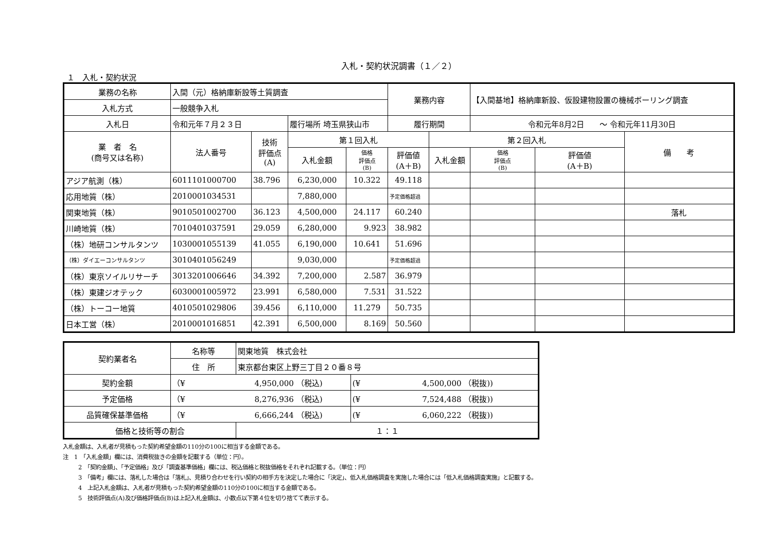入札・契約状況調書（１／２）
１　入札・契約状況
| 業務の名称 | 入間（元）格納庫新設等土質調査 | | | | 業務内容 | | 【入間基地】格納庫新設、仮設建物設置の機械ボーリング調査 | | |
| 入札方式 | 一般競争入札 | | | | | | | | |
| 入札日 | 令和元年７月２３日 | | 履行場所 埼玉県狭山市 | | 履行期間 | | 令和元年8月2日 ～ 令和元年11月30日 | | |
| 業 者 名 (商号又は名称) | 法人番号 | 技術 評価点 (A) | 第１回入札 | | | 第２回入札 | | | 備 考 |
| | | | 入札金額 | 価格 評価点 (B) | 評価値 (A＋B) | 入札金額 | 価格 評価点 (B) | 評価値 (A＋B) | |
| アジア航測（株） | 6011101000700 | 38.796 | 6,230,000 | 10.322 | 49.118 | | | | |
| 応用地質（株） | 2010001034531 | | 7,880,000 | | 予定価格超過 | | | | |
| 関東地質（株） | 9010501002700 | 36.123 | 4,500,000 | 24.117 | 60.240 | | | | 落札 |
| 川崎地質（株） | 7010401037591 | 29.059 | 6,280,000 | 9.923 | 38.982 | | | | |
| （株）地研コンサルタンツ | 1030001055139 | 41.055 | 6,190,000 | 10.641 | 51.696 | | | | |
| （株）ダイエーコンサルタンツ | 3010401056249 | | 9,030,000 | | 予定価格超過 | | | | |
| （株）東京ソイルリサーチ | 3013201006646 | 34.392 | 7,200,000 | 2.587 | 36.979 | | | | |
| （株）東建ジオテック | 6030001005972 | 23.991 | 6,580,000 | 7.531 | 31.522 | | | | |
| （株）トーコー地質 | 4010501029806 | 39.456 | 6,110,000 | 11.279 | 50.735 | | | | |
| 日本工営（株） | 2010001016851 | 42.391 | 6,500,000 | 8.169 | 50.560 | | | | |
| 契約業者名 | 名称等 | 関東地質 株式会社 | |
| | 住 所 | 東京都台東区上野三丁目２０番８号 | |
| 契約金額 | （¥ 4,950,000 （税込) | | (¥ 4,500,000 （税抜)) |
| 予定価格 | （¥ 8,276,936 （税込) | | (¥ 7,524,488 （税抜)) |
| 品質確保基準価格 | （¥ 6,666,244 （税込) | | (¥ 6,060,222 （税抜)) |
| 価格と技術等の割合 | | １：１ | |
入札金額は、入札者が見積もった契約希望金額の110分の100に相当する金額である。
注　1　「入札金額」欄には、消費税抜きの金額を記載する（単位：円）。
2　「契約金額」、「予定価格」及び「調査基準価格」欄には、税込価格と税抜価格をそれぞれ記載する。（単位：円）
3　「備考」欄には、落札した場合は「落札」、見積り合わせを行い契約の相手方を決定した場合に「決定」、低入札価格調査を実施した場合には「低入札価格調査実施」と記載する。
4　上記入札金額は、入札者が見積もった契約希望金額の110分の100に相当する金額である。
5　技術評価点(A)及び価格評価点(B)は上記入札金額は、小数点以下第４位を切り捨てて表示する。